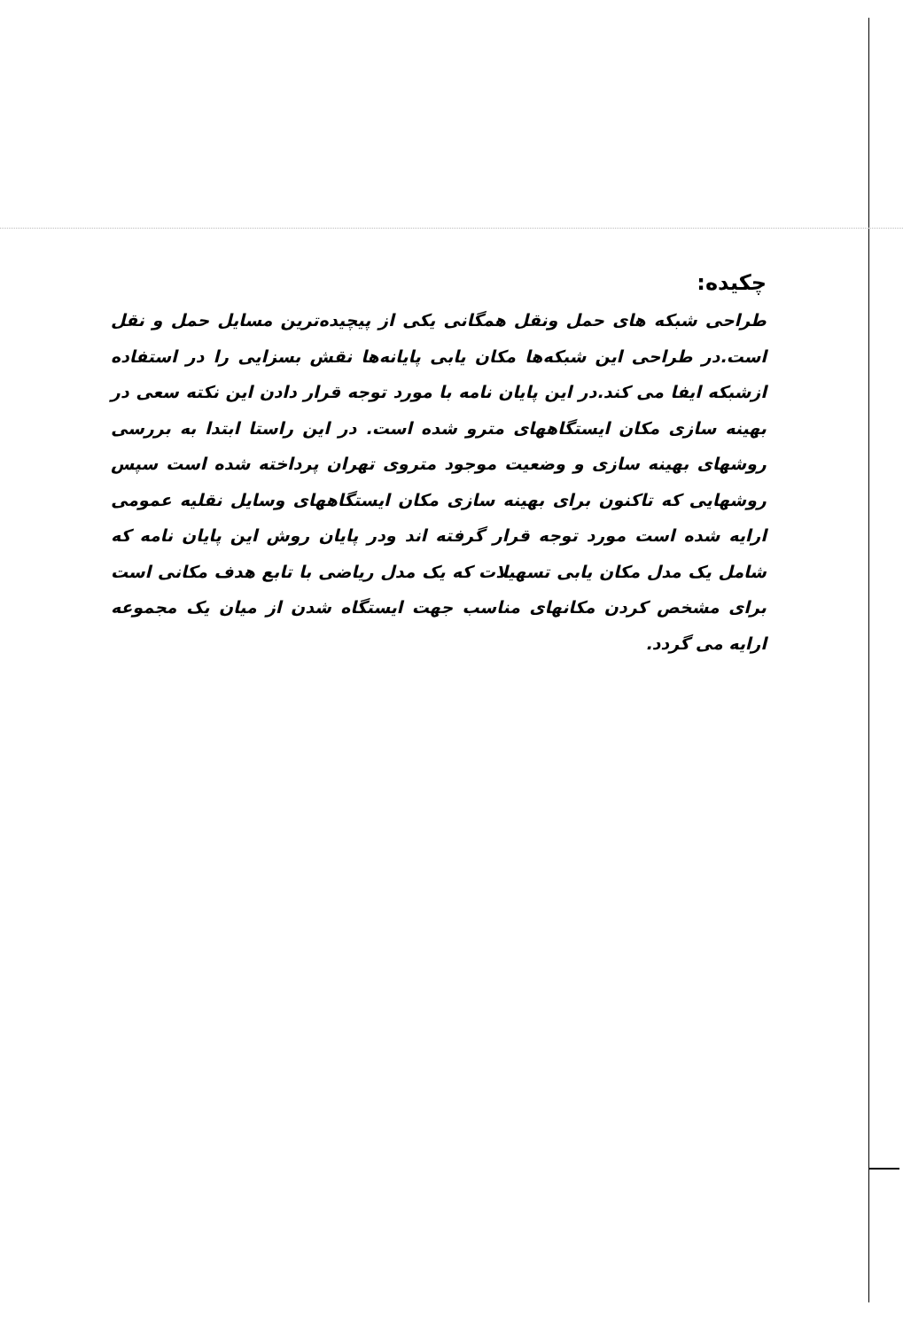چکیده:
طراحی شبکه های حمل ونقل همگانی یکی از پیچیده‌ترین مسایل حمل و نقل است.در طراحی این شبکه‌ها مکان یابی پایانه‌ها نقش بسزایی را در استفاده ازشبکه ایفا می کند.در این پایان نامه با مورد توجه قرار دادن این نکته سعی در بهینه سازی مکان ایستگاههای مترو شده است. در این راستا ابتدا به بررسی روشهای بهینه سازی و وضعیت موجود متروی تهران پرداخته شده است سپس روشهایی که تاکنون برای بهینه سازی مکان ایستگاههای وسایل نقلیه عمومی ارایه شده است مورد توجه قرار گرفته اند ودر پایان روش این پایان نامه که شامل یک مدل مکان یابی تسهیلات که یک مدل ریاضی با تابع هدف مکانی است برای مشخص کردن مکانهای مناسب جهت ایستگاه شدن از میان یک مجموعه ارایه می گردد.